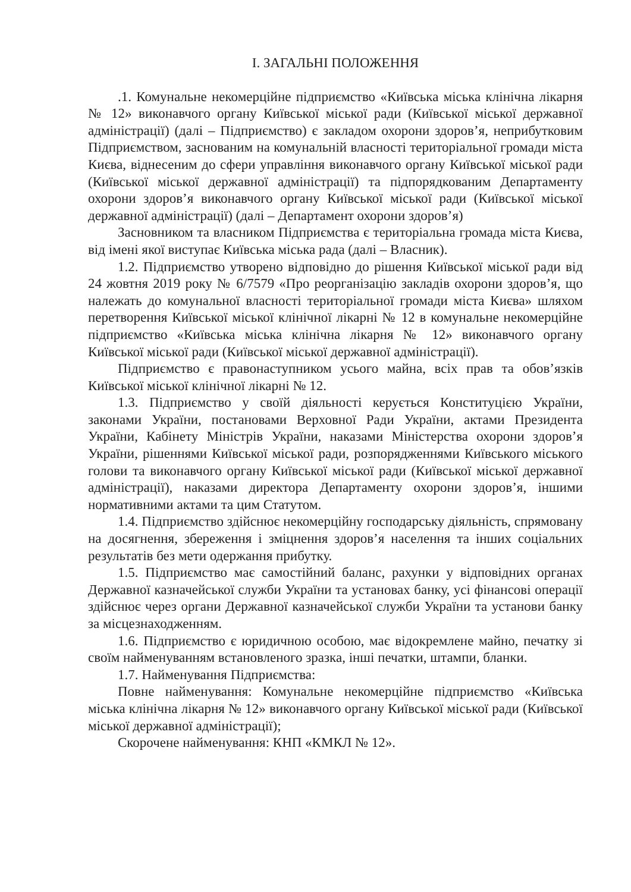І. ЗАГАЛЬНІ ПОЛОЖЕННЯ
.1. Комунальне некомерційне підприємство «Київська міська клінічна лікарня № 12» виконавчого органу Київської міської ради (Київської міської державної адміністрації) (далі – Підприємство) є закладом охорони здоров’я, неприбутковим Підприємством, заснованим на комунальній власності територіальної громади міста Києва, віднесеним до сфери управління виконавчого органу Київської міської ради (Київської міської державної адміністрації) та підпорядкованим Департаменту охорони здоров’я виконавчого органу Київської міської ради (Київської міської державної адміністрації) (далі – Департамент охорони здоров’я)
Засновником та власником Підприємства є територіальна громада міста Києва, від імені якої виступає Київська міська рада (далі – Власник).
1.2. Підприємство утворено відповідно до рішення Київської міської ради від 24 жовтня 2019 року № 6/7579 «Про реорганізацію закладів охорони здоров’я, що належать до комунальної власності територіальної громади міста Києва» шляхом перетворення Київської міської клінічної лікарні № 12 в комунальне некомерційне підприємство «Київська міська клінічна лікарня № 12» виконавчого органу Київської міської ради (Київської міської державної адміністрації).
Підприємство є правонаступником усього майна, всіх прав та обов’язків Київської міської клінічної лікарні № 12.
1.3. Підприємство у своїй діяльності керується Конституцією України, законами України, постановами Верховної Ради України, актами Президента України, Кабінету Міністрів України, наказами Міністерства охорони здоров’я України, рішеннями Київської міської ради, розпорядженнями Київського міського голови та виконавчого органу Київської міської ради (Київської міської державної адміністрації), наказами директора Департаменту охорони здоров’я, іншими нормативними актами та цим Статутом.
1.4. Підприємство здійснює некомерційну господарську діяльність, спрямовану на досягнення, збереження і зміцнення здоров’я населення та інших соціальних результатів без мети одержання прибутку.
1.5. Підприємство має самостійний баланс, рахунки у відповідних органах Державної казначейської служби України та установах банку, усі фінансові операції здійснює через органи Державної казначейської служби України та установи банку за місцезнаходженням.
1.6. Підприємство є юридичною особою, має відокремлене майно, печатку зі своїм найменуванням встановленого зразка, інші печатки, штампи, бланки.
1.7. Найменування Підприємства:
Повне найменування: Комунальне некомерційне підприємство «Київська міська клінічна лікарня № 12» виконавчого органу Київської міської ради (Київської міської державної адміністрації);
Скорочене найменування: КНП «КМКЛ № 12».